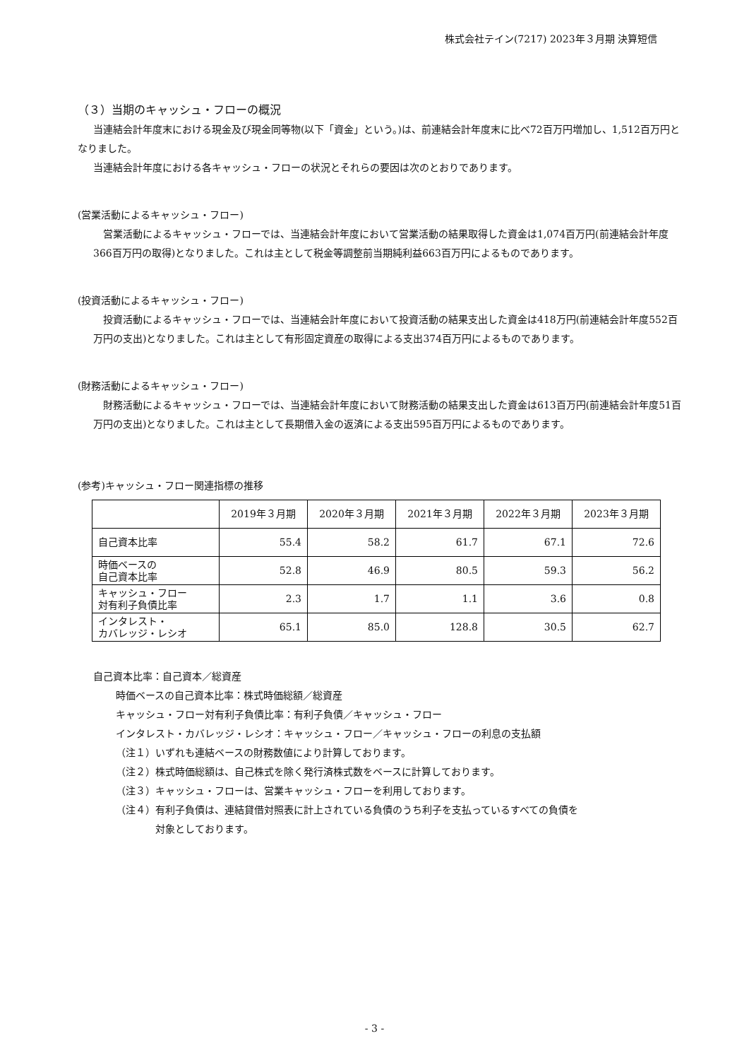株式会社テイン(7217) 2023年３月期 決算短信
（３）当期のキャッシュ・フローの概況
当連結会計年度末における現金及び現金同等物(以下「資金」という。)は、前連結会計年度末に比べ72百万円増加し、1,512百万円となりました。
当連結会計年度における各キャッシュ・フローの状況とそれらの要因は次のとおりであります。
(営業活動によるキャッシュ・フロー)
営業活動によるキャッシュ・フローでは、当連結会計年度において営業活動の結果取得した資金は1,074百万円(前連結会計年度366百万円の取得)となりました。これは主として税金等調整前当期純利益663百万円によるものであります。
(投資活動によるキャッシュ・フロー)
投資活動によるキャッシュ・フローでは、当連結会計年度において投資活動の結果支出した資金は418万円(前連結会計年度552百万円の支出)となりました。これは主として有形固定資産の取得による支出374百万円によるものであります。
(財務活動によるキャッシュ・フロー)
財務活動によるキャッシュ・フローでは、当連結会計年度において財務活動の結果支出した資金は613百万円(前連結会計年度51百万円の支出)となりました。これは主として長期借入金の返済による支出595百万円によるものであります。
(参考)キャッシュ・フロー関連指標の推移
| | 2019年３月期 | 2020年３月期 | 2021年３月期 | 2022年３月期 | 2023年３月期 |
| --- | --- | --- | --- | --- | --- |
| 自己資本比率 | 55.4 | 58.2 | 61.7 | 67.1 | 72.6 |
| 時価ベースの 自己資本比率 | 52.8 | 46.9 | 80.5 | 59.3 | 56.2 |
| キャッシュ・フロー 対有利子負債比率 | 2.3 | 1.7 | 1.1 | 3.6 | 0.8 |
| インタレスト・ カバレッジ・レシオ | 65.1 | 85.0 | 128.8 | 30.5 | 62.7 |
自己資本比率：自己資本／総資産
時価ベースの自己資本比率：株式時価総額／総資産
キャッシュ・フロー対有利子負債比率：有利子負債／キャッシュ・フロー
インタレスト・カバレッジ・レシオ：キャッシュ・フロー／キャッシュ・フローの利息の支払額
（注１）いずれも連結ベースの財務数値により計算しております。
（注２）株式時価総額は、自己株式を除く発行済株式数をベースに計算しております。
（注３）キャッシュ・フローは、営業キャッシュ・フローを利用しております。
（注４）有利子負債は、連結貸借対照表に計上されている負債のうち利子を支払っているすべての負債を
対象としております。
- 3 -